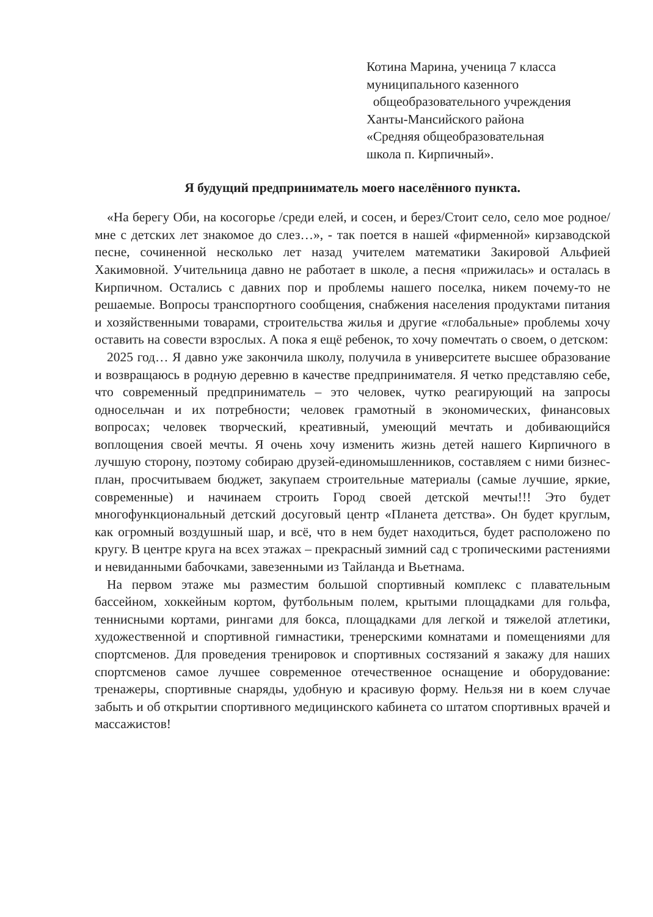Котина Марина, ученица 7 класса
муниципального казенного
общеобразовательного учреждения
Ханты-Мансийского района
«Средняя общеобразовательная
школа п. Кирпичный».
Я будущий предприниматель моего населённого пункта.
«На берегу Оби, на косогорье /среди елей, и сосен, и берез/Стоит село, село мое родное/мне с детских лет знакомое до слез…», - так поется в нашей «фирменной» кирзаводской песне, сочиненной несколько лет назад учителем математики Закировой Альфией Хакимовной. Учительница давно не работает в школе, а песня «прижилась» и осталась в Кирпичном. Остались с давних пор и проблемы нашего поселка, никем почему-то не решаемые. Вопросы транспортного сообщения, снабжения населения продуктами питания и хозяйственными товарами, строительства жилья и другие «глобальные» проблемы хочу оставить на совести взрослых. А пока я ещё ребенок, то хочу помечтать о своем, о детском:
2025 год… Я давно уже закончила школу, получила в университете высшее образование и возвращаюсь в родную деревню в качестве предпринимателя. Я четко представляю себе, что современный предприниматель – это человек, чутко реагирующий на запросы односельчан и их потребности; человек грамотный в экономических, финансовых вопросах; человек творческий, креативный, умеющий мечтать и добивающийся воплощения своей мечты. Я очень хочу изменить жизнь детей нашего Кирпичного в лучшую сторону, поэтому собираю друзей-единомышленников, составляем с ними бизнес-план, просчитываем бюджет, закупаем строительные материалы (самые лучшие, яркие, современные) и начинаем строить Город своей детской мечты!!! Это будет многофункциональный детский досуговый центр «Планета детства». Он будет круглым, как огромный воздушный шар, и всё, что в нем будет находиться, будет расположено по кругу. В центре круга на всех этажах – прекрасный зимний сад с тропическими растениями и невиданными бабочками, завезенными из Тайланда и Вьетнама.
На первом этаже мы разместим большой спортивный комплекс с плавательным бассейном, хоккейным кортом, футбольным полем, крытыми площадками для гольфа, теннисными кортами, рингами для бокса, площадками для легкой и тяжелой атлетики, художественной и спортивной гимнастики, тренерскими комнатами и помещениями для спортсменов. Для проведения тренировок и спортивных состязаний я закажу для наших спортсменов самое лучшее современное отечественное оснащение и оборудование: тренажеры, спортивные снаряды, удобную и красивую форму. Нельзя ни в коем случае забыть и об открытии спортивного медицинского кабинета со штатом спортивных врачей и массажистов!